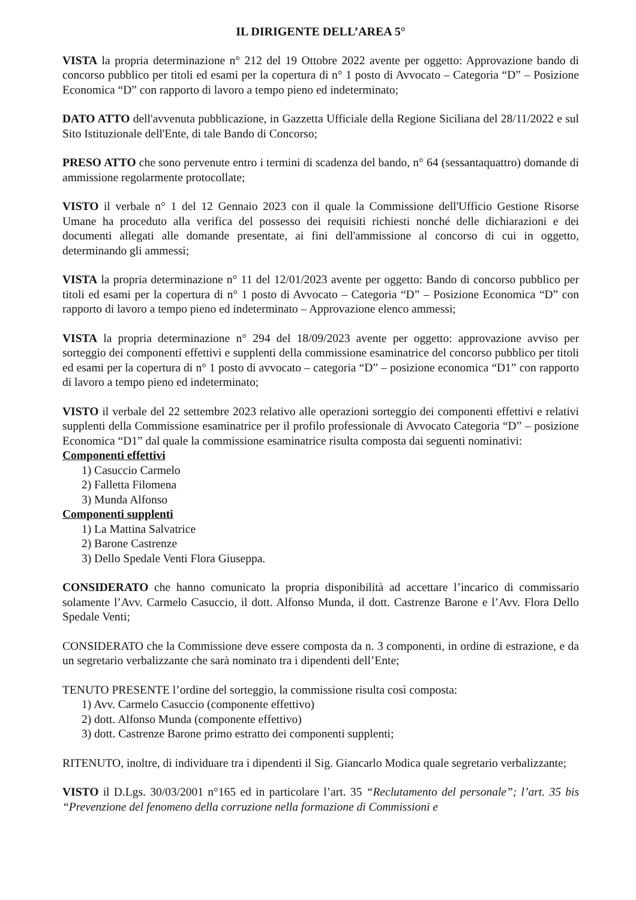IL DIRIGENTE DELL’AREA 5°
VISTA la propria determinazione n° 212 del 19 Ottobre 2022 avente per oggetto: Approvazione bando di concorso pubblico per titoli ed esami per la copertura di n° 1 posto di Avvocato – Categoria “D” – Posizione Economica “D” con rapporto di lavoro a tempo pieno ed indeterminato;
DATO ATTO dell'avvenuta pubblicazione, in Gazzetta Ufficiale della Regione Siciliana del 28/11/2022 e sul Sito Istituzionale dell'Ente, di tale Bando di Concorso;
PRESO ATTO che sono pervenute entro i termini di scadenza del bando, n° 64 (sessantaquattro) domande di ammissione regolarmente protocollate;
VISTO il verbale n° 1 del 12 Gennaio 2023 con il quale la Commissione dell'Ufficio Gestione Risorse Umane ha proceduto alla verifica del possesso dei requisiti richiesti nonché delle dichiarazioni e dei documenti allegati alle domande presentate, ai fini dell'ammissione al concorso di cui in oggetto, determinando gli ammessi;
VISTA la propria determinazione n° 11 del 12/01/2023 avente per oggetto: Bando di concorso pubblico per titoli ed esami per la copertura di n° 1 posto di Avvocato – Categoria “D” – Posizione Economica “D” con rapporto di lavoro a tempo pieno ed indeterminato – Approvazione elenco ammessi;
VISTA la propria determinazione n° 294 del 18/09/2023 avente per oggetto: approvazione avviso per sorteggio dei componenti effettivi e supplenti della commissione esaminatrice del concorso pubblico per titoli ed esami per la copertura di n° 1 posto di avvocato – categoria “D” – posizione economica “D1” con rapporto di lavoro a tempo pieno ed indeterminato;
VISTO il verbale del 22 settembre 2023 relativo alle operazioni sorteggio dei componenti effettivi e relativi supplenti della Commissione esaminatrice per il profilo professionale di Avvocato Categoria “D” – posizione Economica “D1” dal quale la commissione esaminatrice risulta composta dai seguenti nominativi:
Componenti effettivi
1) Casuccio Carmelo
2) Falletta Filomena
3) Munda Alfonso
Componenti supplenti
1) La Mattina Salvatrice
2) Barone Castrenze
3) Dello Spedale Venti Flora Giuseppa.
CONSIDERATO che hanno comunicato la propria disponibilità ad accettare l’incarico di commissario solamente l’Avv. Carmelo Casuccio, il dott. Alfonso Munda, il dott. Castrenze Barone e l’Avv. Flora Dello Spedale Venti;
CONSIDERATO che la Commissione deve essere composta da n. 3 componenti, in ordine di estrazione, e da un segretario verbalizzante che sarà nominato tra i dipendenti dell’Ente;
TENUTO PRESENTE l’ordine del sorteggio, la commissione risulta così composta:
1) Avv. Carmelo Casuccio (componente effettivo)
2) dott. Alfonso Munda (componente effettivo)
3) dott. Castrenze Barone primo estratto dei componenti supplenti;
RITENUTO, inoltre, di individuare tra i dipendenti il Sig. Giancarlo Modica quale segretario verbalizzante;
VISTO il D.Lgs. 30/03/2001 n°165 ed in particolare l’art. 35 “Reclutamento del personale”; l’art. 35 bis “Prevenzione del fenomeno della corruzione nella formazione di Commissioni e